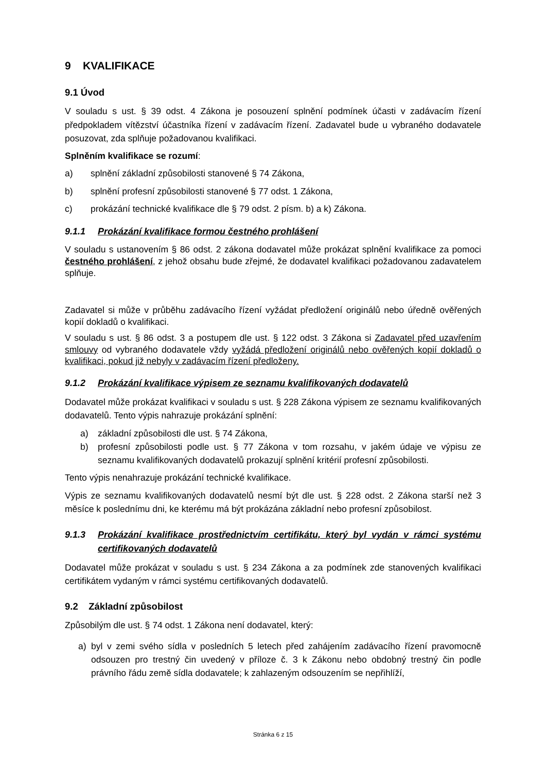9 KVALIFIKACE
9.1 Úvod
V souladu s ust. § 39 odst. 4 Zákona je posouzení splnění podmínek účasti v zadávacím řízení předpokladem vítězství účastníka řízení v zadávacím řízení. Zadavatel bude u vybraného dodavatele posuzovat, zda splňuje požadovanou kvalifikaci.
Splněním kvalifikace se rozumí:
a) splnění základní způsobilosti stanovené § 74 Zákona,
b) splnění profesní způsobilosti stanovené § 77 odst. 1 Zákona,
c) prokázání technické kvalifikace dle § 79 odst. 2 písm. b) a k) Zákona.
9.1.1 Prokázání kvalifikace formou čestného prohlášení
V souladu s ustanovením § 86 odst. 2 zákona dodavatel může prokázat splnění kvalifikace za pomoci čestného prohlášení, z jehož obsahu bude zřejmé, že dodavatel kvalifikaci požadovanou zadavatelem splňuje.
Zadavatel si může v průběhu zadávacího řízení vyžádat předložení originálů nebo úředně ověřených kopií dokladů o kvalifikaci.
V souladu s ust. § 86 odst. 3 a postupem dle ust. § 122 odst. 3 Zákona si Zadavatel před uzavřením smlouvy od vybraného dodavatele vždy vyžádá předložení originálů nebo ověřených kopií dokladů o kvalifikaci, pokud již nebyly v zadávacím řízení předloženy.
9.1.2 Prokázání kvalifikace výpisem ze seznamu kvalifikovaných dodavatelů
Dodavatel může prokázat kvalifikaci v souladu s ust. § 228 Zákona výpisem ze seznamu kvalifikovaných dodavatelů. Tento výpis nahrazuje prokázání splnění:
a) základní způsobilosti dle ust. § 74 Zákona,
b) profesní způsobilosti podle ust. § 77 Zákona v tom rozsahu, v jakém údaje ve výpisu ze seznamu kvalifikovaných dodavatelů prokazují splnění kritérií profesní způsobilosti.
Tento výpis nenahrazuje prokázání technické kvalifikace.
Výpis ze seznamu kvalifikovaných dodavatelů nesmí být dle ust. § 228 odst. 2 Zákona starší než 3 měsíce k poslednímu dni, ke kterému má být prokázána základní nebo profesní způsobilost.
9.1.3 Prokázání kvalifikace prostřednictvím certifikátu, který byl vydán v rámci systému certifikovaných dodavatelů
Dodavatel může prokázat v souladu s ust. § 234 Zákona a za podmínek zde stanovených kvalifikaci certifikátem vydaným v rámci systému certifikovaných dodavatelů.
9.2 Základní způsobilost
Způsobilým dle ust. § 74 odst. 1 Zákona není dodavatel, který:
a) byl v zemi svého sídla v posledních 5 letech před zahájením zadávacího řízení pravomocně odsouzen pro trestný čin uvedený v příloze č. 3 k Zákonu nebo obdobný trestný čin podle právního řádu země sídla dodavatele; k zahlazeným odsouzením se nepřihlíží,
Stránka 6 z 15